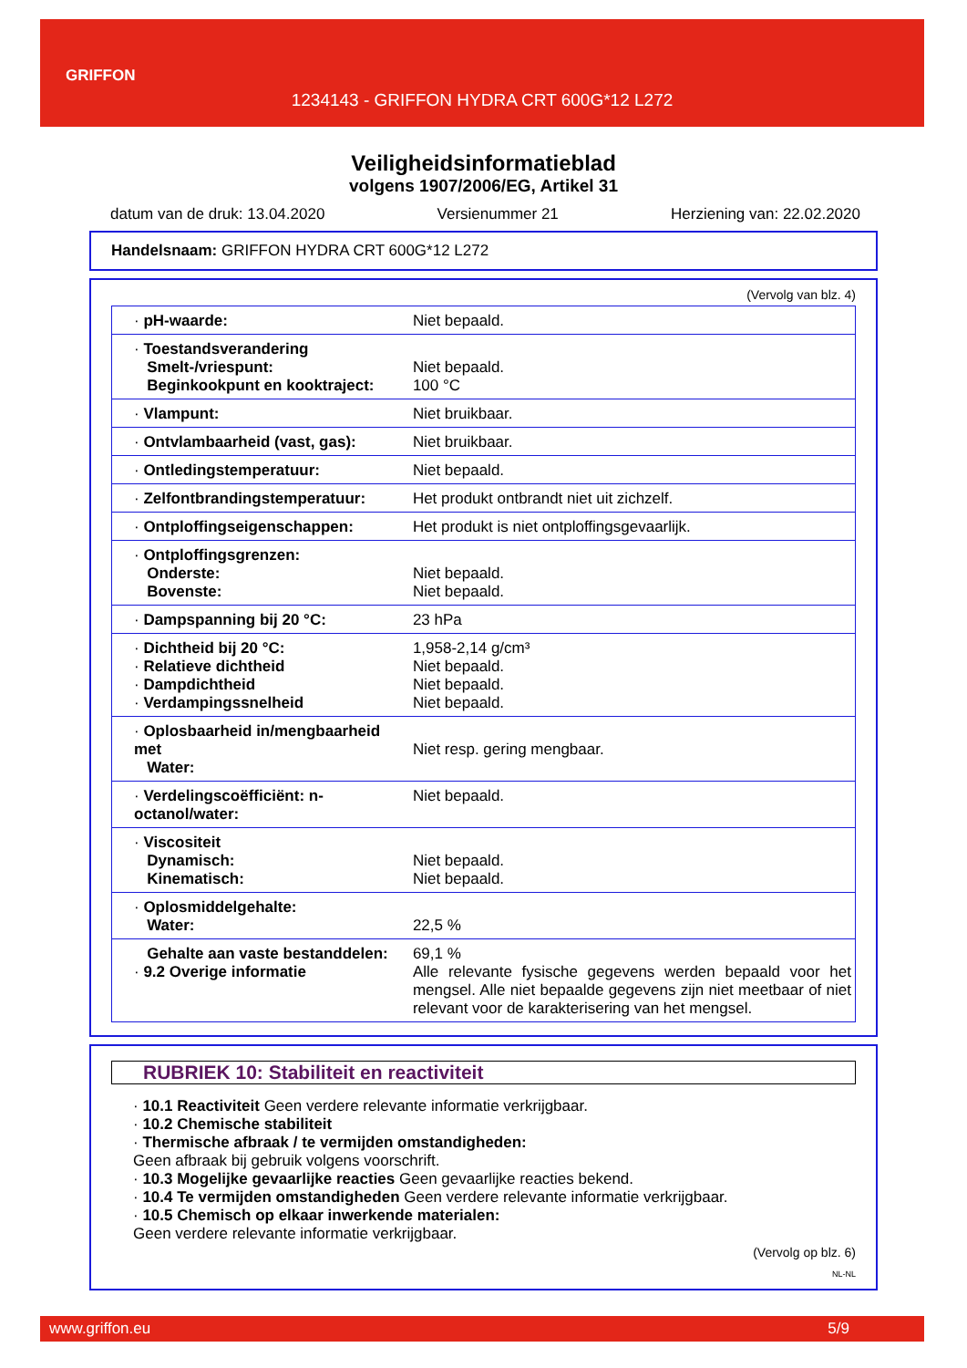GRIFFON
1234143 - GRIFFON HYDRA CRT 600G*12 L272
Veiligheidsinformatieblad
volgens 1907/2006/EG, Artikel 31
datum van de druk: 13.04.2020 Versienummer 21 Herziening van: 22.02.2020
Handelsnaam: GRIFFON HYDRA CRT 600G*12 L272
(Vervolg van blz. 4)
| · pH-waarde: | Niet bepaald. |
| · Toestandsverandering Smelt-/vriespunt: Beginkookpunt en kooktraject: | Niet bepaald. 100 °C |
| · Vlampunt: | Niet bruikbaar. |
| · Ontvlambaarheid (vast, gas): | Niet bruikbaar. |
| · Ontledingstemperatuur: | Niet bepaald. |
| · Zelfontbrandingstemperatuur: | Het produkt ontbrandt niet uit zichzelf. |
| · Ontploffingseigenschappen: | Het produkt is niet ontploffingsgevaarlijk. |
| · Ontploffingsgrenzen: Onderste: Bovenste: | Niet bepaald. Niet bepaald. |
| · Dampspanning bij 20 °C: | 23 hPa |
| · Dichtheid bij 20 °C: · Relatieve dichtheid · Dampdichtheid · Verdampingssnelheid | 1,958-2,14 g/cm³ Niet bepaald. Niet bepaald. Niet bepaald. |
| · Oplosbaarheid in/mengbaarheid met Water: | Niet resp. gering mengbaar. |
| · Verdelingscoëfficiënt: n-octanol/water: | Niet bepaald. |
| · Viscositeit Dynamisch: Kinematisch: | Niet bepaald. Niet bepaald. |
| · Oplosmiddelgehalte: Water: | 22,5 % |
| Gehalte aan vaste bestanddelen: · 9.2 Overige informatie | 69,1 % Alle relevante fysische gegevens werden bepaald voor het mengsel. Alle niet bepaalde gegevens zijn niet meetbaar of niet relevant voor de karakterisering van het mengsel. |
RUBRIEK 10: Stabiliteit en reactiviteit
· 10.1 Reactiviteit Geen verdere relevante informatie verkrijgbaar.
· 10.2 Chemische stabiliteit
· Thermische afbraak / te vermijden omstandigheden:
Geen afbraak bij gebruik volgens voorschrift.
· 10.3 Mogelijke gevaarlijke reacties Geen gevaarlijke reacties bekend.
· 10.4 Te vermijden omstandigheden Geen verdere relevante informatie verkrijgbaar.
· 10.5 Chemisch op elkaar inwerkende materialen:
Geen verdere relevante informatie verkrijgbaar.
(Vervolg op blz. 6)
NL-NL
www.griffon.eu 5/9